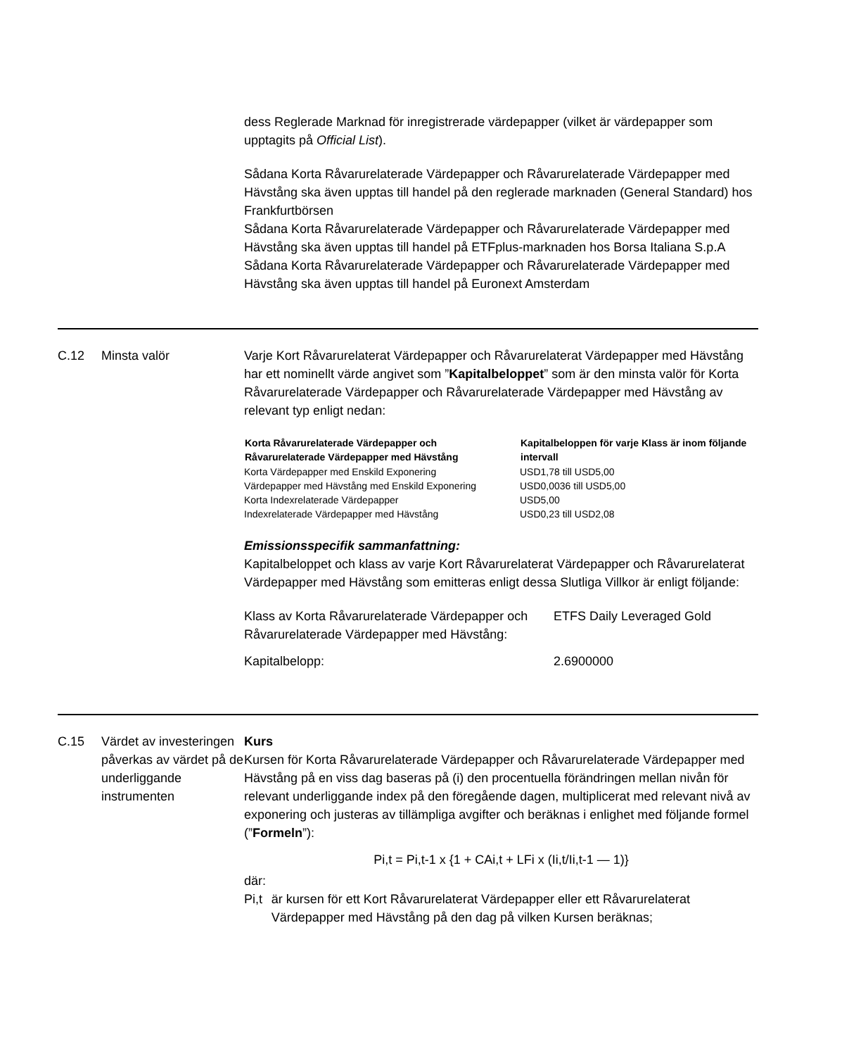dess Reglerade Marknad för inregistrerade värdepapper (vilket är värdepapper som upptagits på Official List).
Sådana Korta Råvarurelaterade Värdepapper och Råvarurelaterade Värdepapper med Hävstång ska även upptas till handel på den reglerade marknaden (General Standard) hos Frankfurtbörsen
Sådana Korta Råvarurelaterade Värdepapper och Råvarurelaterade Värdepapper med Hävstång ska även upptas till handel på ETFplus-marknaden hos Borsa Italiana S.p.A
Sådana Korta Råvarurelaterade Värdepapper och Råvarurelaterade Värdepapper med Hävstång ska även upptas till handel på Euronext Amsterdam
C.12 Minsta valör Varje Kort Råvarurelaterat Värdepapper och Råvarurelaterat Värdepapper med Hävstång har ett nominellt värde angivet som ”Kapitalbeloppet” som är den minsta valör för Korta Råvarurelaterade Värdepapper och Råvarurelaterade Värdepapper med Hävstång av relevant typ enligt nedan:
| Korta Råvarurelaterade Värdepapper och Råvarurelaterade Värdepapper med Hävstång | Kapitalbeloppen för varje Klass är inom följande intervall |
| --- | --- |
| Korta Värdepapper med Enskild Exponering | USD1,78 till USD5,00 |
| Värdepapper med Hävstång med Enskild Exponering | USD0,0036 till USD5,00 |
| Korta Indexrelaterade Värdepapper | USD5,00 |
| Indexrelaterade Värdepapper med Hävstång | USD0,23 till USD2,08 |
Emissionsspecifik sammanfattning:
Kapitalbeloppet och klass av varje Kort Råvarurelaterat Värdepapper och Råvarurelaterat Värdepapper med Hävstång som emitteras enligt dessa Slutliga Villkor är enligt följande:
| Klass av Korta Råvarurelaterade Värdepapper och Råvarurelaterade Värdepapper med Hävstång: | ETFS Daily Leveraged Gold |
| Kapitalbelopp: | 2.6900000 |
C.15 Värdet av investeringen påverkas av värdet på de underliggande instrumenten
Kurs
Kursen för Korta Råvarurelaterade Värdepapper och Råvarurelaterade Värdepapper med Hävstång på en viss dag baseras på (i) den procentuella förändringen mellan nivån för relevant underliggande index på den föregående dagen, multiplicerat med relevant nivå av exponering och justeras av tillämpliga avgifter och beräknas i enlighet med följande formel (”Formeln”):
Pi,t = Pi,t-1 x {1 + CAi,t + LFi x (Ii,t/Ii,t-1 — 1)}
där:
Pi,t är kursen för ett Kort Råvarurelaterat Värdepapper eller ett Råvarurelaterat Värdepapper med Hävstång på den dag på vilken Kursen beräknas;